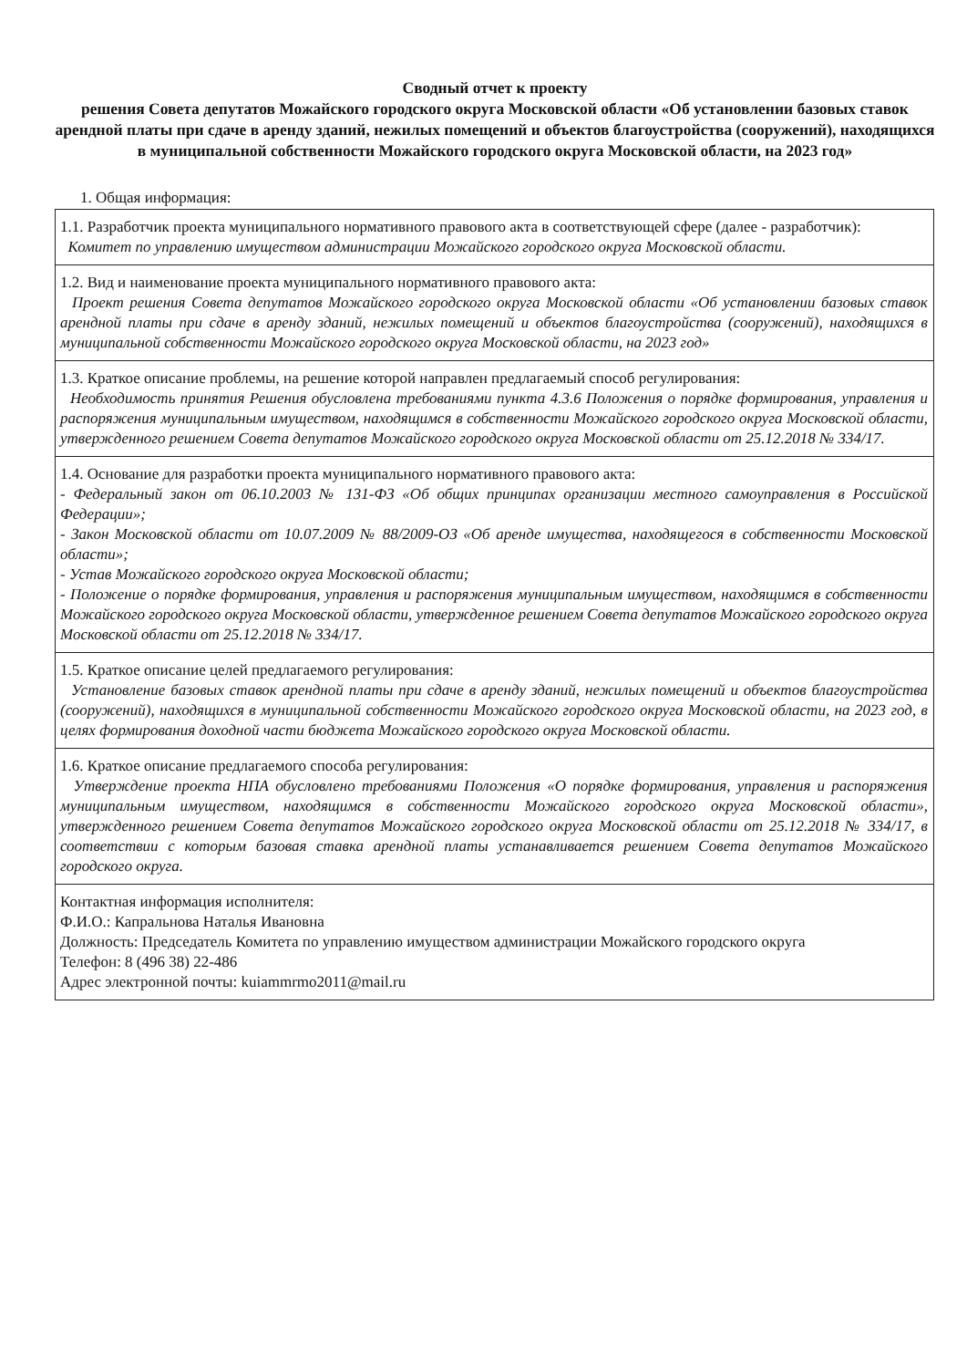Сводный отчет к проекту
решения Совета депутатов Можайского городского округа Московской области «Об установлении базовых ставок арендной платы при сдаче в аренду зданий, нежилых помещений и объектов благоустройства (сооружений), находящихся в муниципальной собственности Можайского городского округа Московской области, на 2023 год»
1. Общая информация:
| 1.1. Разработчик проекта муниципального нормативного правового акта в соответствующей сфере (далее - разработчик): Комитет по управлению имуществом администрации Можайского городского округа Московской области. |
| 1.2. Вид и наименование проекта муниципального нормативного правового акта: Проект решения Совета депутатов Можайского городского округа Московской области «Об установлении базовых ставок арендной платы при сдаче в аренду зданий, нежилых помещений и объектов благоустройства (сооружений), находящихся в муниципальной собственности Можайского городского округа Московской области, на 2023 год» |
| 1.3. Краткое описание проблемы, на решение которой направлен предлагаемый способ регулирования: Необходимость принятия Решения обусловлена требованиями пункта 4.3.6 Положения о порядке формирования, управления и распоряжения муниципальным имуществом, находящимся в собственности Можайского городского округа Московской области, утвержденного решением Совета депутатов Можайского городского округа Московской области от 25.12.2018 № 334/17. |
| 1.4. Основание для разработки проекта муниципального нормативного правового акта: - Федеральный закон от 06.10.2003 № 131-ФЗ «Об общих принципах организации местного самоуправления в Российской Федерации»; - Закон Московской области от 10.07.2009 № 88/2009-ОЗ «Об аренде имущества, находящегося в собственности Московской области»; - Устав Можайского городского округа Московской области; - Положение о порядке формирования, управления и распоряжения муниципальным имуществом, находящимся в собственности Можайского городского округа Московской области, утвержденное решением Совета депутатов Можайского городского округа Московской области от 25.12.2018 № 334/17. |
| 1.5. Краткое описание целей предлагаемого регулирования: Установление базовых ставок арендной платы при сдаче в аренду зданий, нежилых помещений и объектов благоустройства (сооружений), находящихся в муниципальной собственности Можайского городского округа Московской области, на 2023 год, в целях формирования доходной части бюджета Можайского городского округа Московской области. |
| 1.6. Краткое описание предлагаемого способа регулирования: Утверждение проекта НПА обусловлено требованиями Положения «О порядке формирования, управления и распоряжения муниципальным имуществом, находящимся в собственности Можайского городского округа Московской области», утвержденного решением Совета депутатов Можайского городского округа Московской области от 25.12.2018 № 334/17, в соответствии с которым базовая ставка арендной платы устанавливается решением Совета депутатов Можайского городского округа. |
| Контактная информация исполнителя: Ф.И.О.: Капральнова Наталья Ивановна Должность: Председатель Комитета по управлению имуществом администрации Можайского городского округа Телефон: 8 (496 38) 22-486 Адрес электронной почты: kuiammrmo2011@mail.ru |